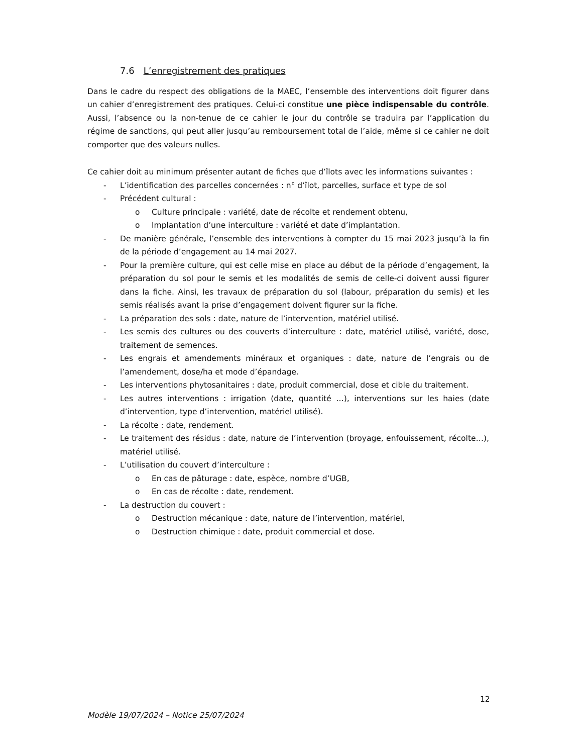7.6 L’enregistrement des pratiques
Dans le cadre du respect des obligations de la MAEC, l’ensemble des interventions doit figurer dans un cahier d’enregistrement des pratiques. Celui-ci constitue une pièce indispensable du contrôle. Aussi, l’absence ou la non-tenue de ce cahier le jour du contrôle se traduira par l’application du régime de sanctions, qui peut aller jusqu’au remboursement total de l’aide, même si ce cahier ne doit comporter que des valeurs nulles.
Ce cahier doit au minimum présenter autant de fiches que d’îlots avec les informations suivantes :
- L’identification des parcelles concernées : n° d’îlot, parcelles, surface et type de sol
- Précédent cultural :
o Culture principale : variété, date de récolte et rendement obtenu,
o Implantation d’une interculture : variété et date d’implantation.
- De manière générale, l’ensemble des interventions à compter du 15 mai 2023 jusqu’à la fin de la période d’engagement au 14 mai 2027.
- Pour la première culture, qui est celle mise en place au début de la période d’engagement, la préparation du sol pour le semis et les modalités de semis de celle-ci doivent aussi figurer dans la fiche. Ainsi, les travaux de préparation du sol (labour, préparation du semis) et les semis réalisés avant la prise d’engagement doivent figurer sur la fiche.
- La préparation des sols : date, nature de l’intervention, matériel utilisé.
- Les semis des cultures ou des couverts d’interculture : date, matériel utilisé, variété, dose, traitement de semences.
- Les engrais et amendements minéraux et organiques : date, nature de l’engrais ou de l’amendement, dose/ha et mode d’épandage.
- Les interventions phytosanitaires : date, produit commercial, dose et cible du traitement.
- Les autres interventions : irrigation (date, quantité …), interventions sur les haies (date d’intervention, type d’intervention, matériel utilisé).
- La récolte : date, rendement.
- Le traitement des résidus : date, nature de l’intervention (broyage, enfouissement, récolte…), matériel utilisé.
- L’utilisation du couvert d’interculture :
o En cas de pâturage : date, espèce, nombre d’UGB,
o En cas de récolte : date, rendement.
- La destruction du couvert :
o Destruction mécanique : date, nature de l’intervention, matériel,
o Destruction chimique : date, produit commercial et dose.
12
Modèle 19/07/2024 – Notice 25/07/2024